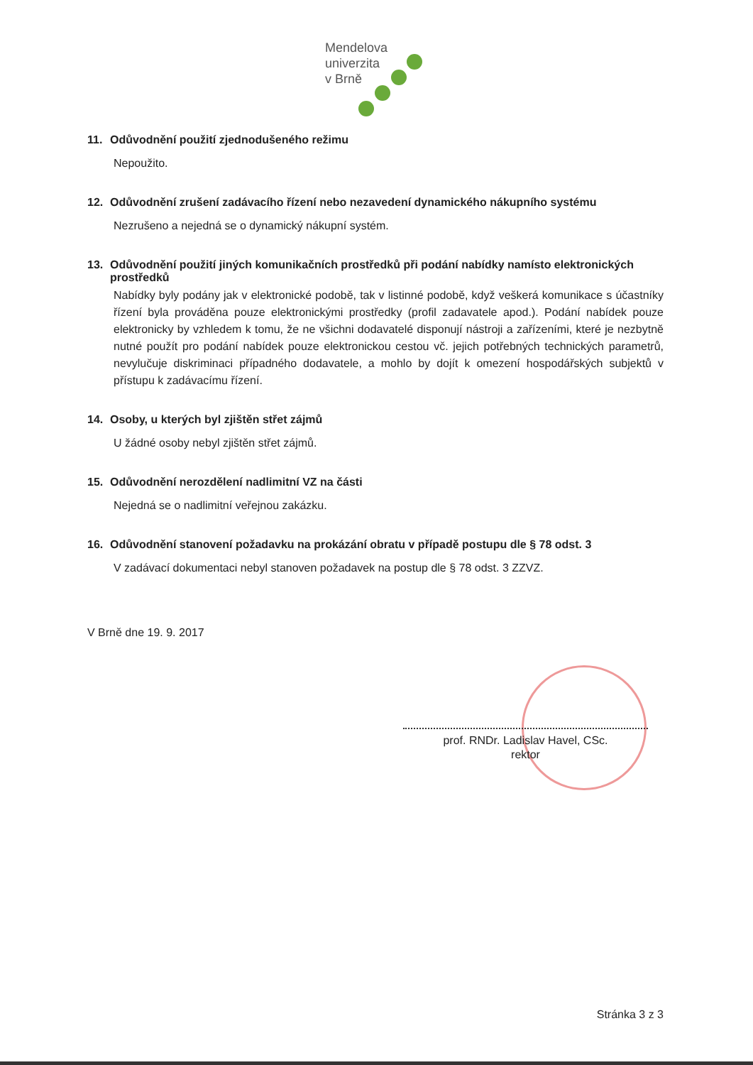Mendelova
univerzita
v Brně
11. Odůvodnění použití zjednodušeného režimu
Nepoužito.
12. Odůvodnění zrušení zadávacího řízení nebo nezavedení dynamického nákupního systému
Nezrušeno a nejedná se o dynamický nákupní systém.
13. Odůvodnění použití jiných komunikačních prostředků při podání nabídky namísto elektronických prostředků
Nabídky byly podány jak v elektronické podobě, tak v listinné podobě, když veškerá komunikace s účastníky řízení byla prováděna pouze elektronickými prostředky (profil zadavatele apod.). Podání nabídek pouze elektronicky by vzhledem k tomu, že ne všichni dodavatelé disponují nástroji a zařízeními, které je nezbytně nutné použít pro podání nabídek pouze elektronickou cestou vč. jejich potřebných technických parametrů, nevylučuje diskriminaci případného dodavatele, a mohlo by dojít k omezení hospodářských subjektů v přístupu k zadávacímu řízení.
14. Osoby, u kterých byl zjištěn střet zájmů
U žádné osoby nebyl zjištěn střet zájmů.
15. Odůvodnění nerozdělení nadlimitní VZ na části
Nejedná se o nadlimitní veřejnou zakázku.
16. Odůvodnění stanovení požadavku na prokázání obratu v případě postupu dle § 78 odst. 3
V zadávací dokumentaci nebyl stanoven požadavek na postup dle § 78 odst. 3 ZZVZ.
V Brně dne 19. 9. 2017
prof. RNDr. Ladislav Havel, CSc.
rektor
Stránka 3 z 3